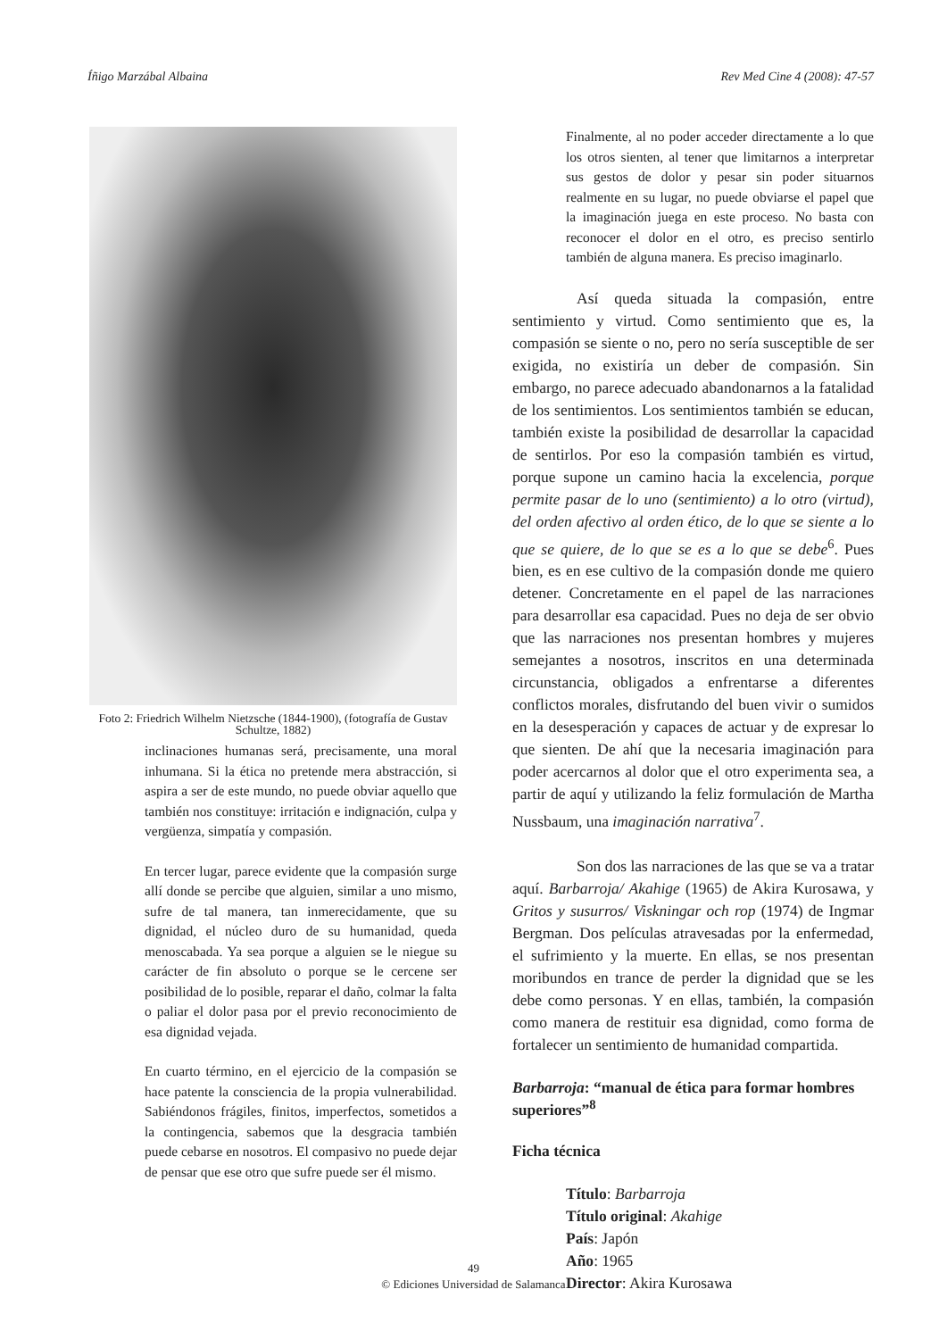Íñigo Marzábal Albaina Rev Med Cine 4 (2008): 47-57
Foto 2: Friedrich Wilhelm Nietzsche (1844-1900), (fotografía de Gustav Schultze, 1882)
inclinaciones humanas será, precisamente, una moral inhumana. Si la ética no pretende mera abstracción, si aspira a ser de este mundo, no puede obviar aquello que también nos constituye: irritación e indignación, culpa y vergüenza, simpatía y compasión.
En tercer lugar, parece evidente que la compasión surge allí donde se percibe que alguien, similar a uno mismo, sufre de tal manera, tan inmerecidamente, que su dignidad, el núcleo duro de su humanidad, queda menoscabada. Ya sea porque a alguien se le niegue su carácter de fin absoluto o porque se le cercene ser posibilidad de lo posible, reparar el daño, colmar la falta o paliar el dolor pasa por el previo reconocimiento de esa dignidad vejada.
En cuarto término, en el ejercicio de la compasión se hace patente la consciencia de la propia vulnerabilidad. Sabiéndonos frágiles, finitos, imperfectos, sometidos a la contingencia, sabemos que la desgracia también puede cebarse en nosotros. El compasivo no puede dejar de pensar que ese otro que sufre puede ser él mismo.
Finalmente, al no poder acceder directamente a lo que los otros sienten, al tener que limitarnos a interpretar sus gestos de dolor y pesar sin poder situarnos realmente en su lugar, no puede obviarse el papel que la imaginación juega en este proceso. No basta con reconocer el dolor en el otro, es preciso sentirlo también de alguna manera. Es preciso imaginarlo.
Así queda situada la compasión, entre sentimiento y virtud. Como sentimiento que es, la compasión se siente o no, pero no sería susceptible de ser exigida, no existiría un deber de compasión. Sin embargo, no parece adecuado abandonarnos a la fatalidad de los sentimientos. Los sentimientos también se educan, también existe la posibilidad de desarrollar la capacidad de sentirlos. Por eso la compasión también es virtud, porque supone un camino hacia la excelencia, porque permite pasar de lo uno (sentimiento) a lo otro (virtud), del orden afectivo al orden ético, de lo que se siente a lo que se quiere, de lo que se es a lo que se debe<sup>6</sup>. Pues bien, es en ese cultivo de la compasión donde me quiero detener. Concretamente en el papel de las narraciones para desarrollar esa capacidad. Pues no deja de ser obvio que las narraciones nos presentan hombres y mujeres semejantes a nosotros, inscritos en una determinada circunstancia, obligados a enfrentarse a diferentes conflictos morales, disfrutando del buen vivir o sumidos en la desesperación y capaces de actuar y de expresar lo que sienten. De ahí que la necesaria imaginación para poder acercarnos al dolor que el otro experimenta sea, a partir de aquí y utilizando la feliz formulación de Martha Nussbaum, una imaginación narrativa<sup>7</sup>.
Son dos las narraciones de las que se va a tratar aquí. Barbarroja/ Akahige (1965) de Akira Kurosawa, y Gritos y susurros/ Viskningar och rop (1974) de Ingmar Bergman. Dos películas atravesadas por la enfermedad, el sufrimiento y la muerte. En ellas, se nos presentan moribundos en trance de perder la dignidad que se les debe como personas. Y en ellas, también, la compasión como manera de restituir esa dignidad, como forma de fortalecer un sentimiento de humanidad compartida.
Barbarroja: “manual de ética para formar hombres superiores”<sup>8</sup>
Ficha técnica
Título: Barbarroja
Título original: Akahige
País: Japón
Año: 1965
Director: Akira Kurosawa
49
© Ediciones Universidad de Salamanca